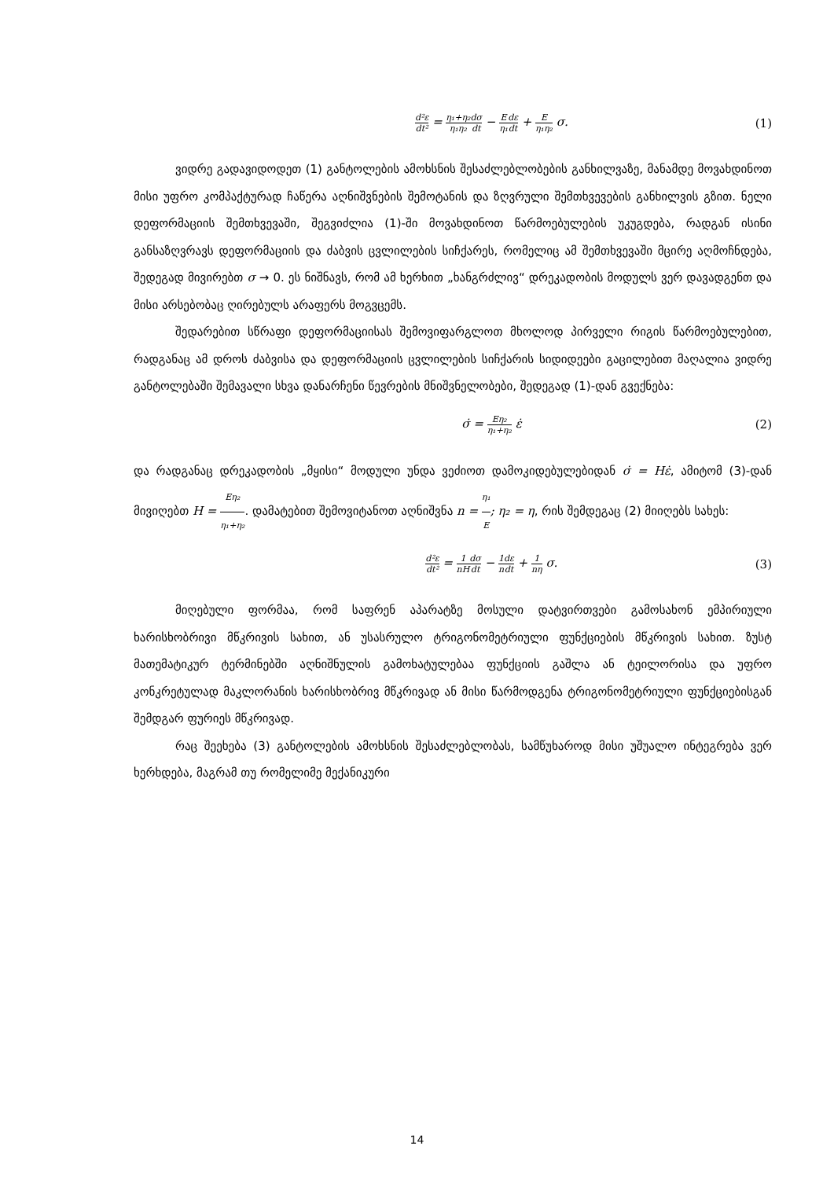d²ε dt² = η₁+η₂ η₁η₂ dσ dt − E η₁ dε dt + E η₁η₂ σ.
(1)
ვიდრე გადავიდოდეთ (1) განტოლების ამოხსნის შესაძლებლობების განხილვაზე, მანამდე მოვახდინოთ მისი უფრო კომპაქტურად ჩაწერა აღნიშვნების შემოტანის და ზღვრული შემთხვევების განხილვის გზით. ნელი დეფორმაციის შემთხვევაში, შეგვიძლია (1)-ში მოვახდინოთ წარმოებულების უკუგდება, რადგან ისინი განსაზღვრავს დეფორმაციის და ძაბვის ცვლილების სიჩქარეს, რომელიც ამ შემთხვევაში მცირე აღმოჩნდება, შედეგად მივირებთ σ → 0. ეს ნიშნავს, რომ ამ ხერხით „ხანგრძლივ“ დრეკადობის მოდულს ვერ დავადგენთ და მისი არსებობაც ღირებულს არაფერს მოგვცემს.
შედარებით სწრაფი დეფორმაციისას შემოვიფარგლოთ მხოლოდ პირველი რიგის წარმოებულებით, რადგანაც ამ დროს ძაბვისა და დეფორმაციის ცვლილების სიჩქარის სიდიდეები გაცილებით მაღალია ვიდრე განტოლებაში შემავალი სხვა დანარჩენი წევრების მნიშვნელობები, შედეგად (1)-დან გვექნება:
σ̇ = Eη₂ η₁+η₂ ε̇ (2)
და რადგანაც დრეკადობის „მყისი“ მოდული უნდა ვეძიოთ დამოკიდებულებიდან σ̇ = Hε̇, ამიტომ (3)-დან მივიღებთ H = Eη₂ η₁+η₂. დამატებით შემოვიტანოთ აღნიშვნა n = η₁ E; η₂ = η, რის შემდეგაც (2) მიიღებს სახეს:
d²ε dt² = 1 nH dσ dt − 1 n dε dt + 1 nη σ.
(3)
მიღებული ფორმაა, რომ საფრენ აპარატზე მოსული დატვირთვები გამოსახონ ემპირიული ხარისხობრივი მწკრივის სახით, ან უსასრულო ტრიგონომეტრიული ფუნქციების მწკრივის სახით. ზუსტ მათემატიკურ ტერმინებში აღნიშნულის გამოხატულებაა ფუნქციის გაშლა ან ტეილორისა და უფრო კონკრეტულად მაკლორანის ხარისხობრივ მწკრივად ან მისი წარმოდგენა ტრიგონომეტრიული ფუნქციებისგან შემდგარ ფურიეს მწკრივად.
რაც შეეხება (3) განტოლების ამოხსნის შესაძლებლობას, სამწუხაროდ მისი უშუალო ინტეგრება ვერ ხერხდება, მაგრამ თუ რომელიმე მექანიკური
14